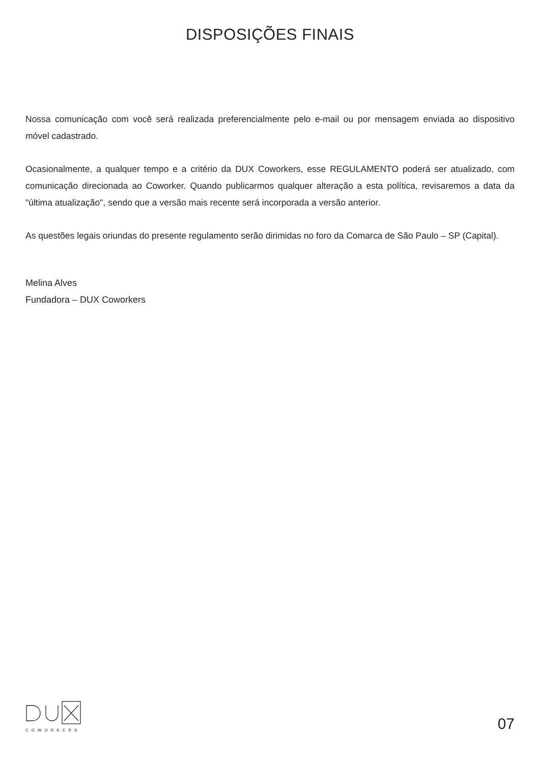DISPOSIÇÕES FINAIS
Nossa comunicação com você será realizada preferencialmente pelo e-mail ou por mensagem enviada ao dispositivo móvel cadastrado.
Ocasionalmente, a qualquer tempo e a critério da DUX Coworkers, esse REGULAMENTO poderá ser atualizado, com comunicação direcionada ao Coworker. Quando publicarmos qualquer alteração a esta política, revisaremos a data da "última atualização", sendo que a versão mais recente será incorporada a versão anterior.
As questões legais oriundas do presente regulamento serão dirimidas no foro da Comarca de São Paulo – SP (Capital).
Melina Alves
Fundadora – DUX Coworkers
COWORKERS
07